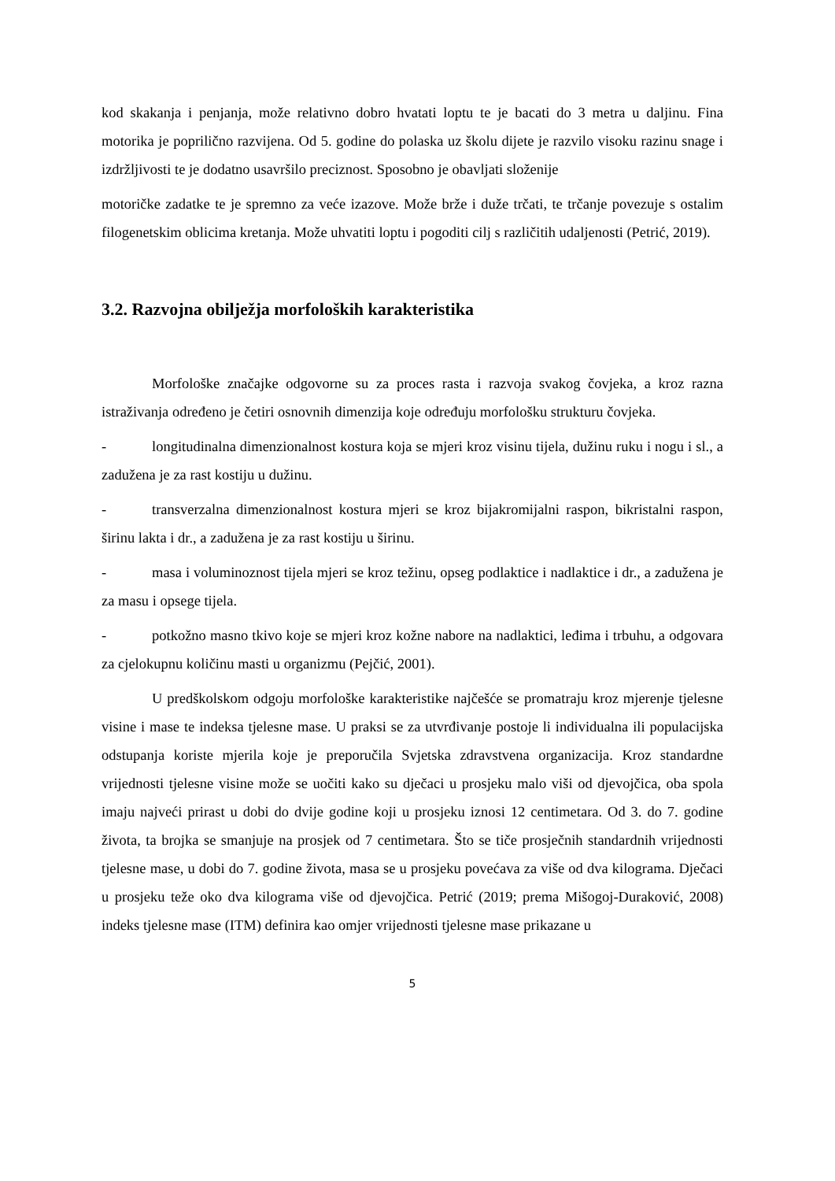kod skakanja i penjanja, može relativno dobro hvatati loptu te je bacati do 3 metra u daljinu. Fina motorika je poprilično razvijena. Od 5. godine do polaska uz školu dijete je razvilo visoku razinu snage i izdržljivosti te je dodatno usavršilo preciznost. Sposobno je obavljati složenije
motoričke zadatke te je spremno za veće izazove. Može brže i duže trčati, te trčanje povezuje s ostalim filogenetskim oblicima kretanja. Može uhvatiti loptu i pogoditi cilj s različitih udaljenosti (Petrić, 2019).
3.2. Razvojna obilježja morfoloških karakteristika
Morfološke značajke odgovorne su za proces rasta i razvoja svakog čovjeka, a kroz razna istraživanja određeno je četiri osnovnih dimenzija koje određuju morfološku strukturu čovjeka.
- longitudinalna dimenzionalnost kostura koja se mjeri kroz visinu tijela, dužinu ruku i nogu i sl., a zadužena je za rast kostiju u dužinu.
- transverzalna dimenzionalnost kostura mjeri se kroz bijakromijalni raspon, bikristalni raspon, širinu lakta i dr., a zadužena je za rast kostiju u širinu.
- masa i voluminoznost tijela mjeri se kroz težinu, opseg podlaktice i nadlaktice i dr., a zadužena je za masu i opsege tijela.
- potkožno masno tkivo koje se mjeri kroz kožne nabore na nadlaktici, leđima i trbuhu, a odgovara za cjelokupnu količinu masti u organizmu (Pejčić, 2001).
U predškolskom odgoju morfološke karakteristike najčešće se promatraju kroz mjerenje tjelesne visine i mase te indeksa tjelesne mase. U praksi se za utvrđivanje postoje li individualna ili populacijska odstupanja koriste mjerila koje je preporučila Svjetska zdravstvena organizacija. Kroz standardne vrijednosti tjelesne visine može se uočiti kako su dječaci u prosjeku malo viši od djevojčica, oba spola imaju najveći prirast u dobi do dvije godine koji u prosjeku iznosi 12 centimetara. Od 3. do 7. godine života, ta brojka se smanjuje na prosjek od 7 centimetara. Što se tiče prosječnih standardnih vrijednosti tjelesne mase, u dobi do 7. godine života, masa se u prosjeku povećava za više od dva kilograma. Dječaci u prosjeku teže oko dva kilograma više od djevojčica. Petrić (2019; prema Mišogoj-Duraković, 2008) indeks tjelesne mase (ITM) definira kao omjer vrijednosti tjelesne mase prikazane u
5